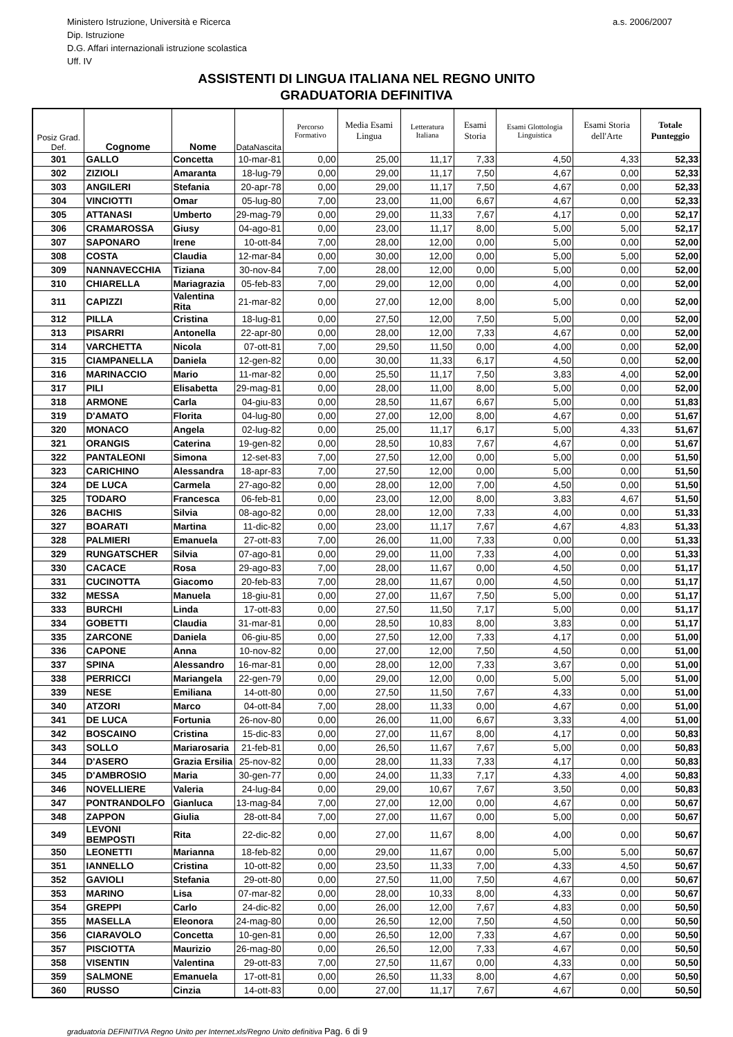Ministero Istruzione, Università e Ricerca
Dip. Istruzione
D.G. Affari internazionali istruzione scolastica
Uff. IV
a.s. 2006/2007
ASSISTENTI DI LINGUA ITALIANA NEL REGNO UNITO
GRADUATORIA DEFINITIVA
| Posiz Grad. Def. | Cognome | Nome | DataNascita | Percorso Formativo | Media Esami Lingua | Letteratura Italiana | Esami Storia | Esami Glottologia Linguistica | Esami Storia dell'Arte | Totale Punteggio |
| --- | --- | --- | --- | --- | --- | --- | --- | --- | --- | --- |
| 301 | GALLO | Concetta | 10-mar-81 | 0,00 | 25,00 | 11,17 | 7,33 | 4,50 | 4,33 | 52,33 |
| 302 | ZIZIOLI | Amaranta | 18-lug-79 | 0,00 | 29,00 | 11,17 | 7,50 | 4,67 | 0,00 | 52,33 |
| 303 | ANGILERI | Stefania | 20-apr-78 | 0,00 | 29,00 | 11,17 | 7,50 | 4,67 | 0,00 | 52,33 |
| 304 | VINCIOTTI | Omar | 05-lug-80 | 7,00 | 23,00 | 11,00 | 6,67 | 4,67 | 0,00 | 52,33 |
| 305 | ATTANASI | Umberto | 29-mag-79 | 0,00 | 29,00 | 11,33 | 7,67 | 4,17 | 0,00 | 52,17 |
| 306 | CRAMAROSSA | Giusy | 04-ago-81 | 0,00 | 23,00 | 11,17 | 8,00 | 5,00 | 5,00 | 52,17 |
| 307 | SAPONARO | Irene | 10-ott-84 | 7,00 | 28,00 | 12,00 | 0,00 | 5,00 | 0,00 | 52,00 |
| 308 | COSTA | Claudia | 12-mar-84 | 0,00 | 30,00 | 12,00 | 0,00 | 5,00 | 5,00 | 52,00 |
| 309 | NANNAVECCHIA | Tiziana | 30-nov-84 | 7,00 | 28,00 | 12,00 | 0,00 | 5,00 | 0,00 | 52,00 |
| 310 | CHIARELLA | Mariagrazia | 05-feb-83 | 7,00 | 29,00 | 12,00 | 0,00 | 4,00 | 0,00 | 52,00 |
| 311 | CAPIZZI | Valentina Rita | 21-mar-82 | 0,00 | 27,00 | 12,00 | 8,00 | 5,00 | 0,00 | 52,00 |
| 312 | PILLA | Cristina | 18-lug-81 | 0,00 | 27,50 | 12,00 | 7,50 | 5,00 | 0,00 | 52,00 |
| 313 | PISARRI | Antonella | 22-apr-80 | 0,00 | 28,00 | 12,00 | 7,33 | 4,67 | 0,00 | 52,00 |
| 314 | VARCHETTA | Nicola | 07-ott-81 | 7,00 | 29,50 | 11,50 | 0,00 | 4,00 | 0,00 | 52,00 |
| 315 | CIAMPANELLA | Daniela | 12-gen-82 | 0,00 | 30,00 | 11,33 | 6,17 | 4,50 | 0,00 | 52,00 |
| 316 | MARINACCIO | Mario | 11-mar-82 | 0,00 | 25,50 | 11,17 | 7,50 | 3,83 | 4,00 | 52,00 |
| 317 | PILI | Elisabetta | 29-mag-81 | 0,00 | 28,00 | 11,00 | 8,00 | 5,00 | 0,00 | 52,00 |
| 318 | ARMONE | Carla | 04-giu-83 | 0,00 | 28,50 | 11,67 | 6,67 | 5,00 | 0,00 | 51,83 |
| 319 | D'AMATO | Florita | 04-lug-80 | 0,00 | 27,00 | 12,00 | 8,00 | 4,67 | 0,00 | 51,67 |
| 320 | MONACO | Angela | 02-lug-82 | 0,00 | 25,00 | 11,17 | 6,17 | 5,00 | 4,33 | 51,67 |
| 321 | ORANGIS | Caterina | 19-gen-82 | 0,00 | 28,50 | 10,83 | 7,67 | 4,67 | 0,00 | 51,67 |
| 322 | PANTALEONI | Simona | 12-set-83 | 7,00 | 27,50 | 12,00 | 0,00 | 5,00 | 0,00 | 51,50 |
| 323 | CARICHINO | Alessandra | 18-apr-83 | 7,00 | 27,50 | 12,00 | 0,00 | 5,00 | 0,00 | 51,50 |
| 324 | DE LUCA | Carmela | 27-ago-82 | 0,00 | 28,00 | 12,00 | 7,00 | 4,50 | 0,00 | 51,50 |
| 325 | TODARO | Francesca | 06-feb-81 | 0,00 | 23,00 | 12,00 | 8,00 | 3,83 | 4,67 | 51,50 |
| 326 | BACHIS | Silvia | 08-ago-82 | 0,00 | 28,00 | 12,00 | 7,33 | 4,00 | 0,00 | 51,33 |
| 327 | BOARATI | Martina | 11-dic-82 | 0,00 | 23,00 | 11,17 | 7,67 | 4,67 | 4,83 | 51,33 |
| 328 | PALMIERI | Emanuela | 27-ott-83 | 7,00 | 26,00 | 11,00 | 7,33 | 0,00 | 0,00 | 51,33 |
| 329 | RUNGATSCHER | Silvia | 07-ago-81 | 0,00 | 29,00 | 11,00 | 7,33 | 4,00 | 0,00 | 51,33 |
| 330 | CACACE | Rosa | 29-ago-83 | 7,00 | 28,00 | 11,67 | 0,00 | 4,50 | 0,00 | 51,17 |
| 331 | CUCINOTTA | Giacomo | 20-feb-83 | 7,00 | 28,00 | 11,67 | 0,00 | 4,50 | 0,00 | 51,17 |
| 332 | MESSA | Manuela | 18-giu-81 | 0,00 | 27,00 | 11,67 | 7,50 | 5,00 | 0,00 | 51,17 |
| 333 | BURCHI | Linda | 17-ott-83 | 0,00 | 27,50 | 11,50 | 7,17 | 5,00 | 0,00 | 51,17 |
| 334 | GOBETTI | Claudia | 31-mar-81 | 0,00 | 28,50 | 10,83 | 8,00 | 3,83 | 0,00 | 51,17 |
| 335 | ZARCONE | Daniela | 06-giu-85 | 0,00 | 27,50 | 12,00 | 7,33 | 4,17 | 0,00 | 51,00 |
| 336 | CAPONE | Anna | 10-nov-82 | 0,00 | 27,00 | 12,00 | 7,50 | 4,50 | 0,00 | 51,00 |
| 337 | SPINA | Alessandro | 16-mar-81 | 0,00 | 28,00 | 12,00 | 7,33 | 3,67 | 0,00 | 51,00 |
| 338 | PERRICCI | Mariangela | 22-gen-79 | 0,00 | 29,00 | 12,00 | 0,00 | 5,00 | 5,00 | 51,00 |
| 339 | NESE | Emiliana | 14-ott-80 | 0,00 | 27,50 | 11,50 | 7,67 | 4,33 | 0,00 | 51,00 |
| 340 | ATZORI | Marco | 04-ott-84 | 7,00 | 28,00 | 11,33 | 0,00 | 4,67 | 0,00 | 51,00 |
| 341 | DE LUCA | Fortunia | 26-nov-80 | 0,00 | 26,00 | 11,00 | 6,67 | 3,33 | 4,00 | 51,00 |
| 342 | BOSCAINO | Cristina | 15-dic-83 | 0,00 | 27,00 | 11,67 | 8,00 | 4,17 | 0,00 | 50,83 |
| 343 | SOLLO | Mariarosaria | 21-feb-81 | 0,00 | 26,50 | 11,67 | 7,67 | 5,00 | 0,00 | 50,83 |
| 344 | D'ASERO | Grazia Ersilia | 25-nov-82 | 0,00 | 28,00 | 11,33 | 7,33 | 4,17 | 0,00 | 50,83 |
| 345 | D'AMBROSIO | Maria | 30-gen-77 | 0,00 | 24,00 | 11,33 | 7,17 | 4,33 | 4,00 | 50,83 |
| 346 | NOVELLIERE | Valeria | 24-lug-84 | 0,00 | 29,00 | 10,67 | 7,67 | 3,50 | 0,00 | 50,83 |
| 347 | PONTRANDOLFO | Gianluca | 13-mag-84 | 7,00 | 27,00 | 12,00 | 0,00 | 4,67 | 0,00 | 50,67 |
| 348 | ZAPPON | Giulia | 28-ott-84 | 7,00 | 27,00 | 11,67 | 0,00 | 5,00 | 0,00 | 50,67 |
| 349 | LEVONI BEMPOSTI | Rita | 22-dic-82 | 0,00 | 27,00 | 11,67 | 8,00 | 4,00 | 0,00 | 50,67 |
| 350 | LEONETTI | Marianna | 18-feb-82 | 0,00 | 29,00 | 11,67 | 0,00 | 5,00 | 5,00 | 50,67 |
| 351 | IANNELLO | Cristina | 10-ott-82 | 0,00 | 23,50 | 11,33 | 7,00 | 4,33 | 4,50 | 50,67 |
| 352 | GAVIOLI | Stefania | 29-ott-80 | 0,00 | 27,50 | 11,00 | 7,50 | 4,67 | 0,00 | 50,67 |
| 353 | MARINO | Lisa | 07-mar-82 | 0,00 | 28,00 | 10,33 | 8,00 | 4,33 | 0,00 | 50,67 |
| 354 | GREPPI | Carlo | 24-dic-82 | 0,00 | 26,00 | 12,00 | 7,67 | 4,83 | 0,00 | 50,50 |
| 355 | MASELLA | Eleonora | 24-mag-80 | 0,00 | 26,50 | 12,00 | 7,50 | 4,50 | 0,00 | 50,50 |
| 356 | CIARAVOLO | Concetta | 10-gen-81 | 0,00 | 26,50 | 12,00 | 7,33 | 4,67 | 0,00 | 50,50 |
| 357 | PISCIOTTA | Maurizio | 26-mag-80 | 0,00 | 26,50 | 12,00 | 7,33 | 4,67 | 0,00 | 50,50 |
| 358 | VISENTIN | Valentina | 29-ott-83 | 7,00 | 27,50 | 11,67 | 0,00 | 4,33 | 0,00 | 50,50 |
| 359 | SALMONE | Emanuela | 17-ott-81 | 0,00 | 26,50 | 11,33 | 8,00 | 4,67 | 0,00 | 50,50 |
| 360 | RUSSO | Cinzia | 14-ott-83 | 0,00 | 27,00 | 11,17 | 7,67 | 4,67 | 0,00 | 50,50 |
graduatoria DEFINITIVA Regno Unito per Internet.xls/Regno Unito definitiva Pag. 6 di 9